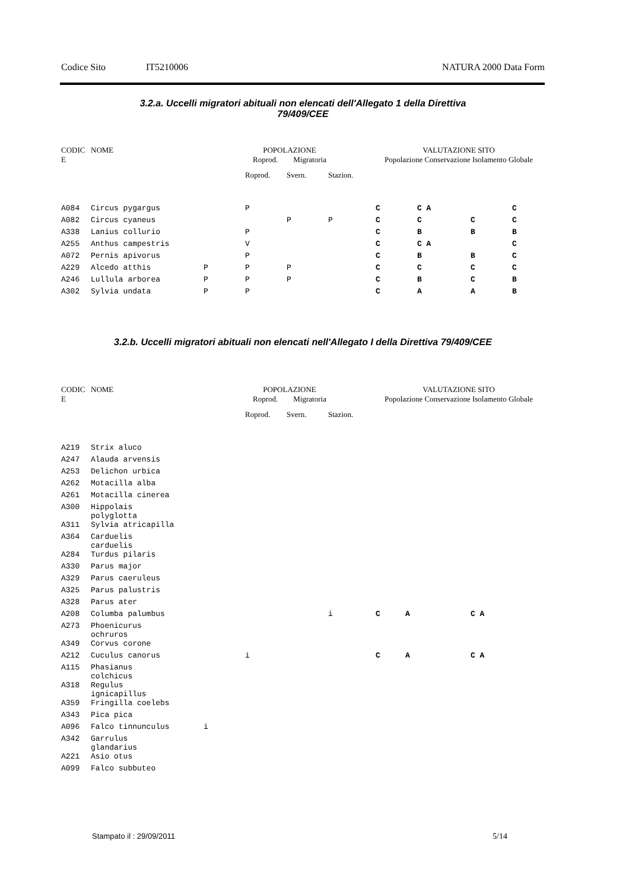Codice Sito IT5210006 NATURA 2000 Data Form
3.2.a. Uccelli migratori abituali non elencati dell'Allegato 1 della Direttiva
79/409/CEE
| CODIC E | NOME | POPOLAZIONE Roprod. Migratoria | | | | VALUTAZIONE SITO Popolazione Conservazione Isolamento Globale | | | |
| --- | --- | --- | --- | --- | --- | --- | --- | --- | --- |
| | | | Roprod. | Svern. | Stazion. | | | | |
| A084 | Circus pygargus | | P | | | C | C A | | C |
| A082 | Circus cyaneus | | | P | P | C | C | C | C |
| A338 | Lanius collurio | | P | | | C | B | B | B |
| A255 | Anthus campestris | | V | | | C | C A | | C |
| A072 | Pernis apivorus | | P | | | C | B | B | C |
| A229 | Alcedo atthis | P | P | P | | C | C | C | C |
| A246 | Lullula arborea | P | P | P | | C | B | C | B |
| A302 | Sylvia undata | P | P | | | C | A | A | B |
3.2.b. Uccelli migratori abituali non elencati nell'Allegato I della Direttiva 79/409/CEE
| CODIC E | NOME | POPOLAZIONE Roprod. Migratoria | | | | VALUTAZIONE SITO Popolazione Conservazione Isolamento Globale | | | |
| --- | --- | --- | --- | --- | --- | --- | --- | --- | --- |
| | | | Roprod. | Svern. | Stazion. | | | | |
| A219 | Strix aluco | | | | | | | | |
| A247 | Alauda arvensis | | | | | | | | |
| A253 | Delichon urbica | | | | | | | | |
| A262 | Motacilla alba | | | | | | | | |
| A261 | Motacilla cinerea | | | | | | | | |
| A300 | Hippolais polyglotta | | | | | | | | |
| A311 | Sylvia atricapilla | | | | | | | | |
| A364 | Carduelis carduelis | | | | | | | | |
| A284 | Turdus pilaris | | | | | | | | |
| A330 | Parus major | | | | | | | | |
| A329 | Parus caeruleus | | | | | | | | |
| A325 | Parus palustris | | | | | | | | |
| A328 | Parus ater | | | | | | | | |
| A208 | Columba palumbus | | | | i | C | A | C A | |
| A273 | Phoenicurus ochruros | | | | | | | | |
| A349 | Corvus corone | | | | | | | | |
| A212 | Cuculus canorus | | i | | | C | A | C A | |
| A115 | Phasianus colchicus | | | | | | | | |
| A318 | Regulus ignicapillus | | | | | | | | |
| A359 | Fringilla coelebs | | | | | | | | |
| A343 | Pica pica | | | | | | | | |
| A096 | Falco tinnunculus | i | | | | | | | |
| A342 | Garrulus glandarius | | | | | | | | |
| A221 | Asio otus | | | | | | | | |
| A099 | Falco subbuteo | | | | | | | | |
Stampato il : 29/09/2011 5/14